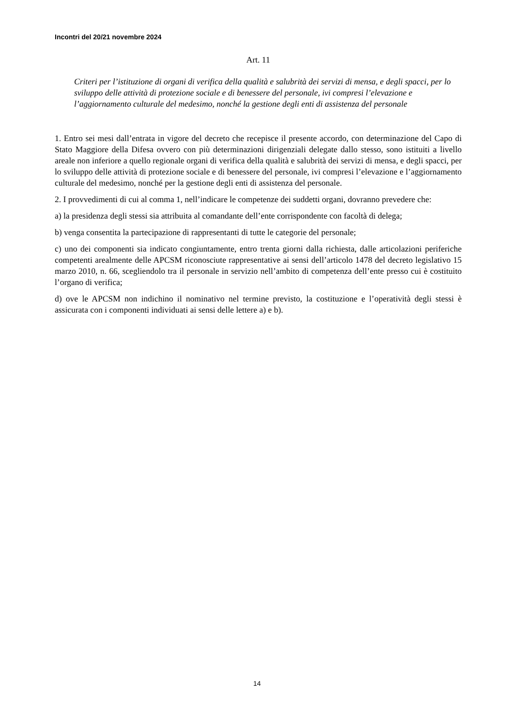Incontri del 20/21 novembre 2024
Art. 11
Criteri per l’istituzione di organi di verifica della qualità e salubrità dei servizi di mensa, e degli spacci, per lo sviluppo delle attività di protezione sociale e di benessere del personale, ivi compresi l’elevazione e l’aggiornamento culturale del medesimo, nonché la gestione degli enti di assistenza del personale
1. Entro sei mesi dall’entrata in vigore del decreto che recepisce il presente accordo, con determinazione del Capo di Stato Maggiore della Difesa ovvero con più determinazioni dirigenziali delegate dallo stesso, sono istituiti a livello areale non inferiore a quello regionale organi di verifica della qualità e salubrità dei servizi di mensa, e degli spacci, per lo sviluppo delle attività di protezione sociale e di benessere del personale, ivi compresi l’elevazione e l’aggiornamento culturale del medesimo, nonché per la gestione degli enti di assistenza del personale.
2. I provvedimenti di cui al comma 1, nell’indicare le competenze dei suddetti organi, dovranno prevedere che:
a) la presidenza degli stessi sia attribuita al comandante dell’ente corrispondente con facoltà di delega;
b) venga consentita la partecipazione di rappresentanti di tutte le categorie del personale;
c) uno dei componenti sia indicato congiuntamente, entro trenta giorni dalla richiesta, dalle articolazioni periferiche competenti arealmente delle APCSM riconosciute rappresentative ai sensi dell’articolo 1478 del decreto legislativo 15 marzo 2010, n. 66, scegliendolo tra il personale in servizio nell’ambito di competenza dell’ente presso cui è costituito l’organo di verifica;
d) ove le APCSM non indichino il nominativo nel termine previsto, la costituzione e l’operatività degli stessi è assicurata con i componenti individuati ai sensi delle lettere a) e b).
14